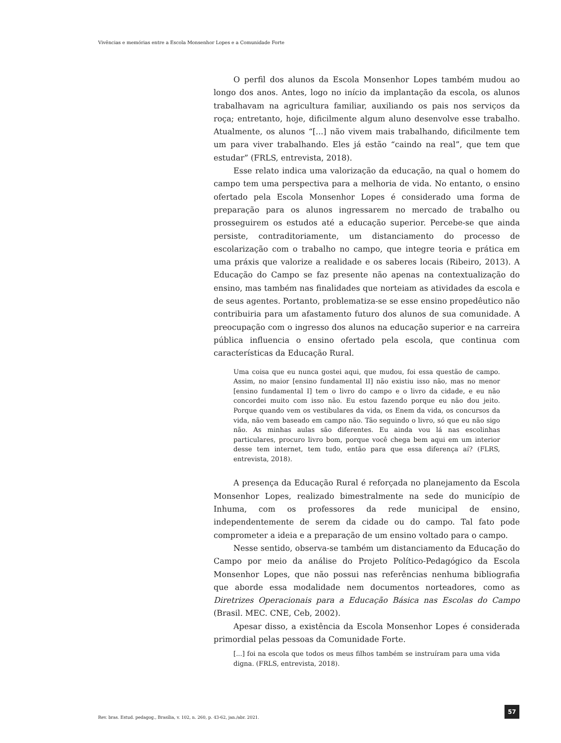Vivências e memórias entre a Escola Monsenhor Lopes e a Comunidade Forte
O perfil dos alunos da Escola Monsenhor Lopes também mudou ao longo dos anos. Antes, logo no início da implantação da escola, os alunos trabalhavam na agricultura familiar, auxiliando os pais nos serviços da roça; entretanto, hoje, dificilmente algum aluno desenvolve esse trabalho. Atualmente, os alunos “[...] não vivem mais trabalhando, dificilmente tem um para viver trabalhando. Eles já estão “caindo na real”, que tem que estudar” (FRLS, entrevista, 2018).
Esse relato indica uma valorização da educação, na qual o homem do campo tem uma perspectiva para a melhoria de vida. No entanto, o ensino ofertado pela Escola Monsenhor Lopes é considerado uma forma de preparação para os alunos ingressarem no mercado de trabalho ou prosseguirem os estudos até a educação superior. Percebe-se que ainda persiste, contraditoriamente, um distanciamento do processo de escolarização com o trabalho no campo, que integre teoria e prática em uma práxis que valorize a realidade e os saberes locais (Ribeiro, 2013). A Educação do Campo se faz presente não apenas na contextualização do ensino, mas também nas finalidades que norteiam as atividades da escola e de seus agentes. Portanto, problematiza-se se esse ensino propedêutico não contribuiria para um afastamento futuro dos alunos de sua comunidade. A preocupação com o ingresso dos alunos na educação superior e na carreira pública influencia o ensino ofertado pela escola, que continua com características da Educação Rural.
Uma coisa que eu nunca gostei aqui, que mudou, foi essa questão de campo. Assim, no maior [ensino fundamental II] não existiu isso não, mas no menor [ensino fundamental I] tem o livro do campo e o livro da cidade, e eu não concordei muito com isso não. Eu estou fazendo porque eu não dou jeito. Porque quando vem os vestibulares da vida, os Enem da vida, os concursos da vida, não vem baseado em campo não. Tão seguindo o livro, só que eu não sigo não. As minhas aulas são diferentes. Eu ainda vou lá nas escolinhas particulares, procuro livro bom, porque você chega bem aqui em um interior desse tem internet, tem tudo, então para que essa diferença aí? (FLRS, entrevista, 2018).
A presença da Educação Rural é reforçada no planejamento da Escola Monsenhor Lopes, realizado bimestralmente na sede do município de Inhuma, com os professores da rede municipal de ensino, independentemente de serem da cidade ou do campo. Tal fato pode comprometer a ideia e a preparação de um ensino voltado para o campo.
Nesse sentido, observa-se também um distanciamento da Educação do Campo por meio da análise do Projeto Político-Pedagógico da Escola Monsenhor Lopes, que não possui nas referências nenhuma bibliografia que aborde essa modalidade nem documentos norteadores, como as Diretrizes Operacionais para a Educação Básica nas Escolas do Campo (Brasil. MEC. CNE, Ceb, 2002).
Apesar disso, a existência da Escola Monsenhor Lopes é considerada primordial pelas pessoas da Comunidade Forte.
[...] foi na escola que todos os meus filhos também se instruíram para uma vida digna. (FRLS, entrevista, 2018).
Rev. bras. Estud. pedagog., Brasília, v. 102, n. 260, p. 43-62, jan./abr. 2021.
57